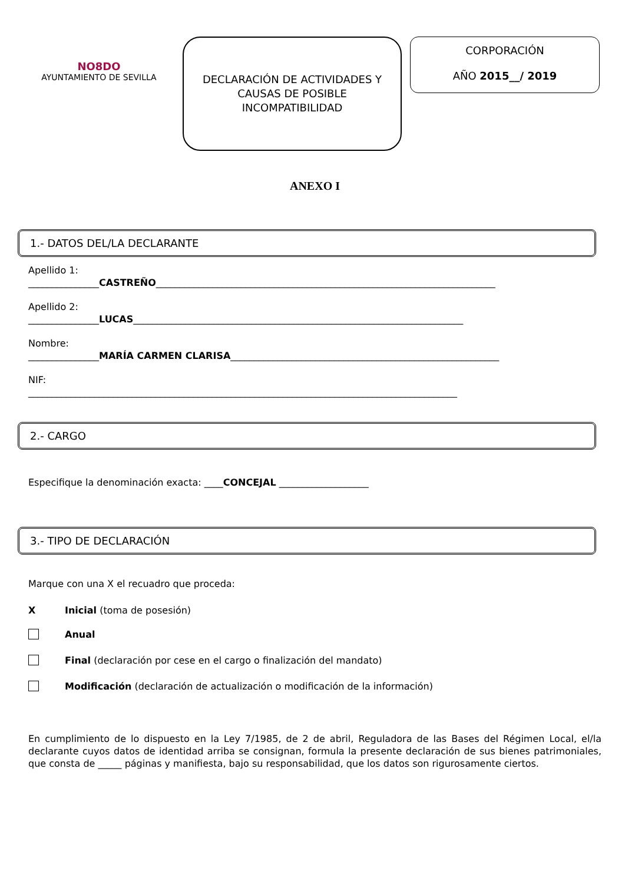NO8DO
AYUNTAMIENTO DE SEVILLA
DECLARACIÓN DE ACTIVIDADES Y
CAUSAS DE POSIBLE
INCOMPATIBILIDAD
CORPORACIÓN
AÑO 2015__/ 2019
ANEXO I
1.- DATOS DEL/LA DECLARANTE
Apellido 1:
_______________CASTREÑO________________________________________________________________________
Apellido 2:
_______________LUCAS______________________________________________________________________
Nombre:
_______________MARÍA CARMEN CLARISA_________________________________________________________
NIF:
___________________________________________________________________________________________
2.- CARGO
Especifique la denominación exacta: ____CONCEJAL ___________________
3.- TIPO DE DECLARACIÓN
Marque con una X el recuadro que proceda:
X Inicial (toma de posesión)
Anual
Final (declaración por cese en el cargo o finalización del mandato)
Modificación (declaración de actualización o modificación de la información)
En cumplimiento de lo dispuesto en la Ley 7/1985, de 2 de abril, Reguladora de las Bases del Régimen Local, el/la declarante cuyos datos de identidad arriba se consignan, formula la presente declaración de sus bienes patrimoniales, que consta de _____ páginas y manifiesta, bajo su responsabilidad, que los datos son rigurosamente ciertos.